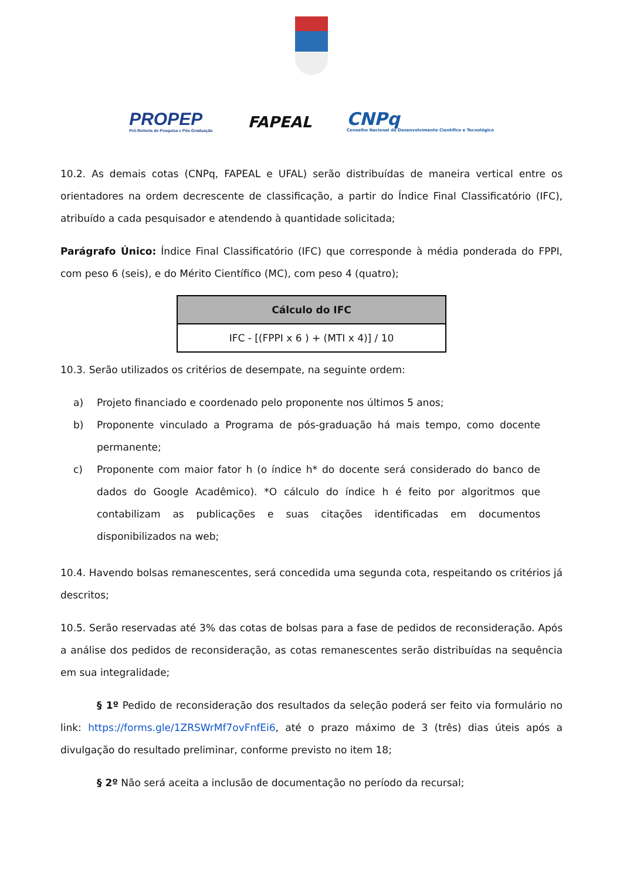PROPEP
Pró-Reitoria de Pesquisa e Pós-Graduação
FAPEAL
CNPq
Conselho Nacional de Desenvolvimento Científico e Tecnológico
10.2. As demais cotas (CNPq, FAPEAL e UFAL) serão distribuídas de maneira vertical entre os orientadores na ordem decrescente de classificação, a partir do Índice Final Classificatório (IFC), atribuído a cada pesquisador e atendendo à quantidade solicitada;
Parágrafo Único: Índice Final Classificatório (IFC) que corresponde à média ponderada do FPPI, com peso 6 (seis), e do Mérito Científico (MC), com peso 4 (quatro);
| Cálculo do IFC |
| --- |
| IFC - [(FPPI x 6 ) + (MTI x 4)] / 10 |
10.3. Serão utilizados os critérios de desempate, na seguinte ordem:
a) Projeto financiado e coordenado pelo proponente nos últimos 5 anos;
b) Proponente vinculado a Programa de pós-graduação há mais tempo, como docente permanente;
c) Proponente com maior fator h (o índice h* do docente será considerado do banco de dados do Google Acadêmico). *O cálculo do índice h é feito por algoritmos que contabilizam as publicações e suas citações identificadas em documentos disponibilizados na web;
10.4. Havendo bolsas remanescentes, será concedida uma segunda cota, respeitando os critérios já descritos;
10.5. Serão reservadas até 3% das cotas de bolsas para a fase de pedidos de reconsideração. Após a análise dos pedidos de reconsideração, as cotas remanescentes serão distribuídas na sequência em sua integralidade;
§ 1º Pedido de reconsideração dos resultados da seleção poderá ser feito via formulário no link: https://forms.gle/1ZRSWrMf7ovFnfEi6, até o prazo máximo de 3 (três) dias úteis após a divulgação do resultado preliminar, conforme previsto no item 18;
§ 2º Não será aceita a inclusão de documentação no período da recursal;